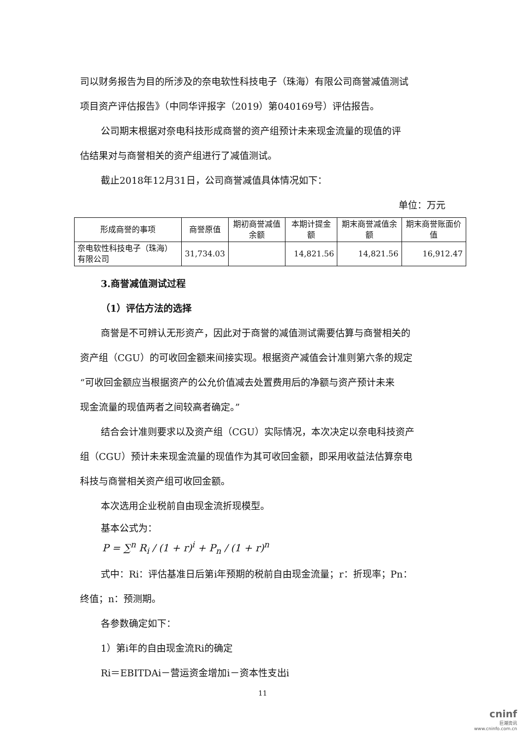司以财务报告为目的所涉及的奈电软性科技电子（珠海）有限公司商誉减值测试
项目资产评估报告》（中同华评报字（2019）第040169号）评估报告。
公司期末根据对奈电科技形成商誉的资产组预计未来现金流量的现值的评
估结果对与商誉相关的资产组进行了减值测试。
截止2018年12月31日，公司商誉减值具体情况如下：
单位：万元
| 形成商誉的事项 | 商誉原值 | 期初商誉减值余额 | 本期计提金额 | 期末商誉减值余额 | 期末商誉账面价值 |
| --- | --- | --- | --- | --- | --- |
| 奈电软性科技电子（珠海）有限公司 | 31,734.03 | | 14,821.56 | 14,821.56 | 16,912.47 |
3.商誉减值测试过程
（1）评估方法的选择
商誉是不可辨认无形资产，因此对于商誉的减值测试需要估算与商誉相关的
资产组（CGU）的可收回金额来间接实现。根据资产减值会计准则第六条的规定
“可收回金额应当根据资产的公允价值减去处置费用后的净额与资产预计未来
现金流量的现值两者之间较高者确定。”
结合会计准则要求以及资产组（CGU）实际情况，本次决定以奈电科技资产
组（CGU）预计未来现金流量的现值作为其可收回金额，即采用收益法估算奈电
科技与商誉相关资产组可收回金额。
本次选用企业税前自由现金流折现模型。
基本公式为：
P = ∑<sup>n</sup> R<sub>i</sub> / (1 + r)<sup>i</sup> + P<sub>n</sub> / (1 + r)<sup>n</sup>
式中：Ri：评估基准日后第i年预期的税前自由现金流量；r：折现率；Pn：
终值；n：预测期。
各参数确定如下：
1）第i年的自由现金流Ri的确定
Ri＝EBITDAi－营运资金增加i－资本性支出i
11
cninf
巨潮资讯
www.cninfo.com.cn